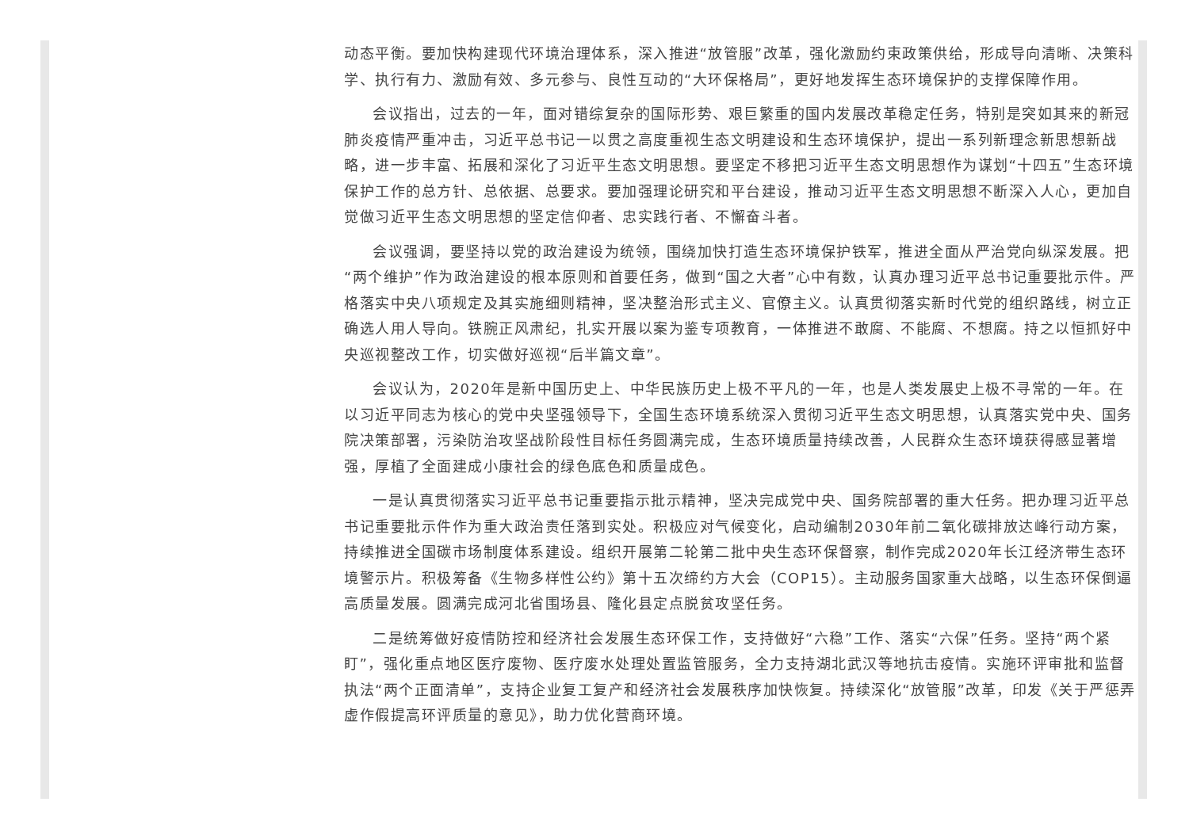动态平衡。要加快构建现代环境治理体系，深入推进“放管服”改革，强化激励约束政策供给，形成导向清晰、决策科学、执行有力、激励有效、多元参与、良性互动的“大环保格局”，更好地发挥生态环境保护的支撑保障作用。
会议指出，过去的一年，面对错综复杂的国际形势、艰巨繁重的国内发展改革稳定任务，特别是突如其来的新冠肺炎疫情严重冲击，习近平总书记一以贯之高度重视生态文明建设和生态环境保护，提出一系列新理念新思想新战略，进一步丰富、拓展和深化了习近平生态文明思想。要坚定不移把习近平生态文明思想作为谋划“十四五”生态环境保护工作的总方针、总依据、总要求。要加强理论研究和平台建设，推动习近平生态文明思想不断深入人心，更加自觉做习近平生态文明思想的坚定信仰者、忠实践行者、不懈奋斗者。
会议强调，要坚持以党的政治建设为统领，围绕加快打造生态环境保护铁军，推进全面从严治党向纵深发展。把“两个维护”作为政治建设的根本原则和首要任务，做到“国之大者”心中有数，认真办理习近平总书记重要批示件。严格落实中央八项规定及其实施细则精神，坚决整治形式主义、官僚主义。认真贯彻落实新时代党的组织路线，树立正确选人用人导向。铁腕正风肃纪，扎实开展以案为鉴专项教育，一体推进不敢腐、不能腐、不想腐。持之以恒抓好中央巡视整改工作，切实做好巡视“后半篇文章”。
会议认为，2020年是新中国历史上、中华民族历史上极不平凡的一年，也是人类发展史上极不寻常的一年。在以习近平同志为核心的党中央坚强领导下，全国生态环境系统深入贯彻习近平生态文明思想，认真落实党中央、国务院决策部署，污染防治攻坚战阶段性目标任务圆满完成，生态环境质量持续改善，人民群众生态环境获得感显著增强，厚植了全面建成小康社会的绿色底色和质量成色。
一是认真贯彻落实习近平总书记重要指示批示精神，坚决完成党中央、国务院部署的重大任务。把办理习近平总书记重要批示件作为重大政治责任落到实处。积极应对气候变化，启动编制2030年前二氧化碳排放达峰行动方案，持续推进全国碳市场制度体系建设。组织开展第二轮第二批中央生态环保督察，制作完成2020年长江经济带生态环境警示片。积极筹备《生物多样性公约》第十五次缔约方大会（COP15）。主动服务国家重大战略，以生态环保倒逼高质量发展。圆满完成河北省围场县、隆化县定点脱贫攻坚任务。
二是统筹做好疫情防控和经济社会发展生态环保工作，支持做好“六稳”工作、落实“六保”任务。坚持“两个紧盯”，强化重点地区医疗废物、医疗废水处理处置监管服务，全力支持湖北武汉等地抗击疫情。实施环评审批和监督执法“两个正面清单”，支持企业复工复产和经济社会发展秩序加快恢复。持续深化“放管服”改革，印发《关于严惩弄虚作假提高环评质量的意见》，助力优化营商环境。